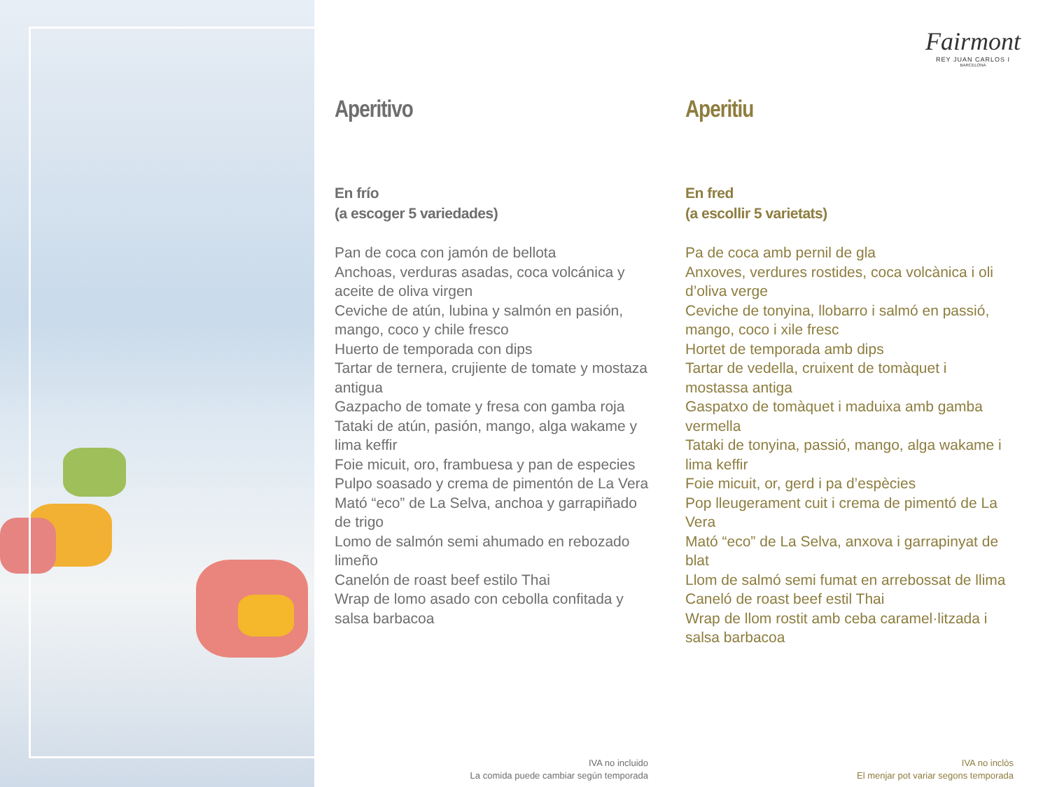Fairmont
REY JUAN CARLOS I
BARCELONA
Aperitivo
En frío
(a escoger 5 variedades)
Pan de coca con jamón de bellota
Anchoas, verduras asadas, coca volcánica y aceite de oliva virgen
Ceviche de atún, lubina y salmón en pasión, mango, coco y chile fresco
Huerto de temporada con dips
Tartar de ternera, crujiente de tomate y mostaza antigua
Gazpacho de tomate y fresa con gamba roja
Tataki de atún, pasión, mango, alga wakame y lima keffir
Foie micuit, oro, frambuesa y pan de especies
Pulpo soasado y crema de pimentón de La Vera
Mató “eco” de La Selva, anchoa y garrapiñado de trigo
Lomo de salmón semi ahumado en rebozado limeño
Canelón de roast beef estilo Thai
Wrap de lomo asado con cebolla confitada y salsa barbacoa
Aperitiu
En fred
(a escollir 5 varietats)
Pa de coca amb pernil de gla
Anxoves, verdures rostides, coca volcànica i oli d’oliva verge
Ceviche de tonyina, llobarro i salmó en passió, mango, coco i xile fresc
Hortet de temporada amb dips
Tartar de vedella, cruixent de tomàquet i mostassa antiga
Gaspatxo de tomàquet i maduixa amb gamba vermella
Tataki de tonyina, passió, mango, alga wakame i lima keffir
Foie micuit, or, gerd i pa d’espècies
Pop lleugerament cuit i crema de pimentó de La Vera
Mató “eco” de La Selva, anxova i garrapinyat de blat
Llom de salmó semi fumat en arrebossat de llima
Caneló de roast beef estil Thai
Wrap de llom rostit amb ceba caramel·litzada i salsa barbacoa
IVA no incluido
La comida puede cambiar según temporada
IVA no inclòs
El menjar pot variar segons temporada